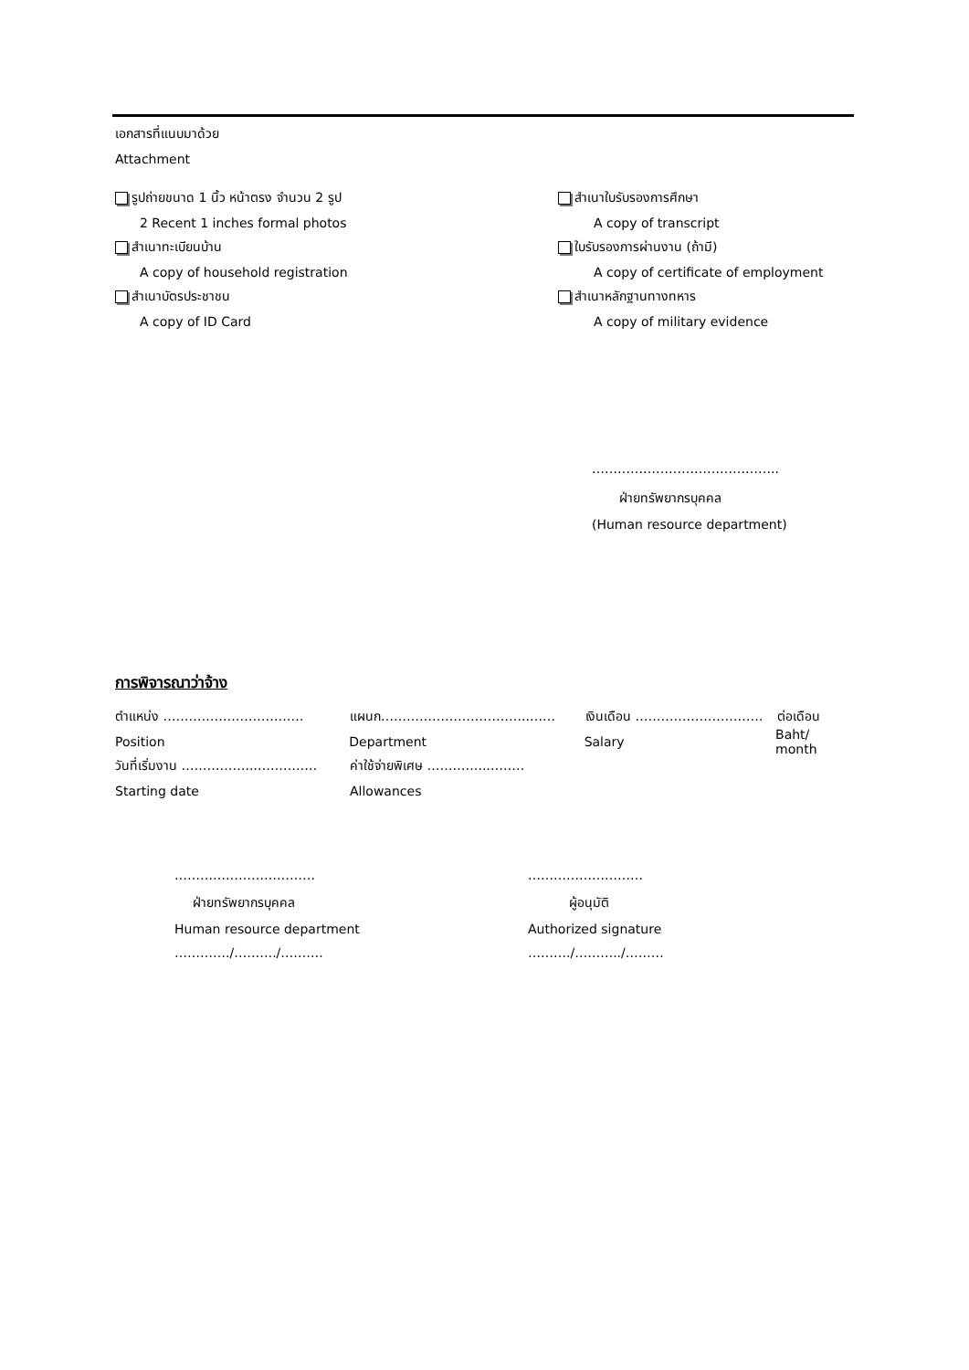เอกสารที่แนบมาด้วย
Attachment
รูปถ่ายขนาด 1 นิ้ว หน้าตรง จำนวน 2 รูป สำเนาใบรับรองการศึกษา
2 Recent 1 inches formal photos A copy of transcript
สำเนาทะเบียนบ้าน ใบรับรองการผ่านงาน (ถ้ามี)
A copy of household registration
A copy of certificate of employment
สำเนาบัตรประชาชน สำเนาหลักฐานทางทหาร
A copy of ID Card A copy of military evidence
……………………………………..
ฝ่ายทรัพยากรบุคคล
(Human resource department)
การพิจารณาว่าจ้าง
ตำแหน่ง …………………………… แผนก……………………………..…… เงินเดือน ………………………… ต่อเดือน
Position Department Salary Baht/ month
วันที่เริ่มงาน ……………..…………… ค่าใช้จ่ายพิเศษ …………..………
Starting date Allowances
…………………………… ………………………
ฝ่ายทรัพยากรบุคคล ผู้อนุมัติ
Human resource department Authorized signature
…………./………./………. ………./………../………